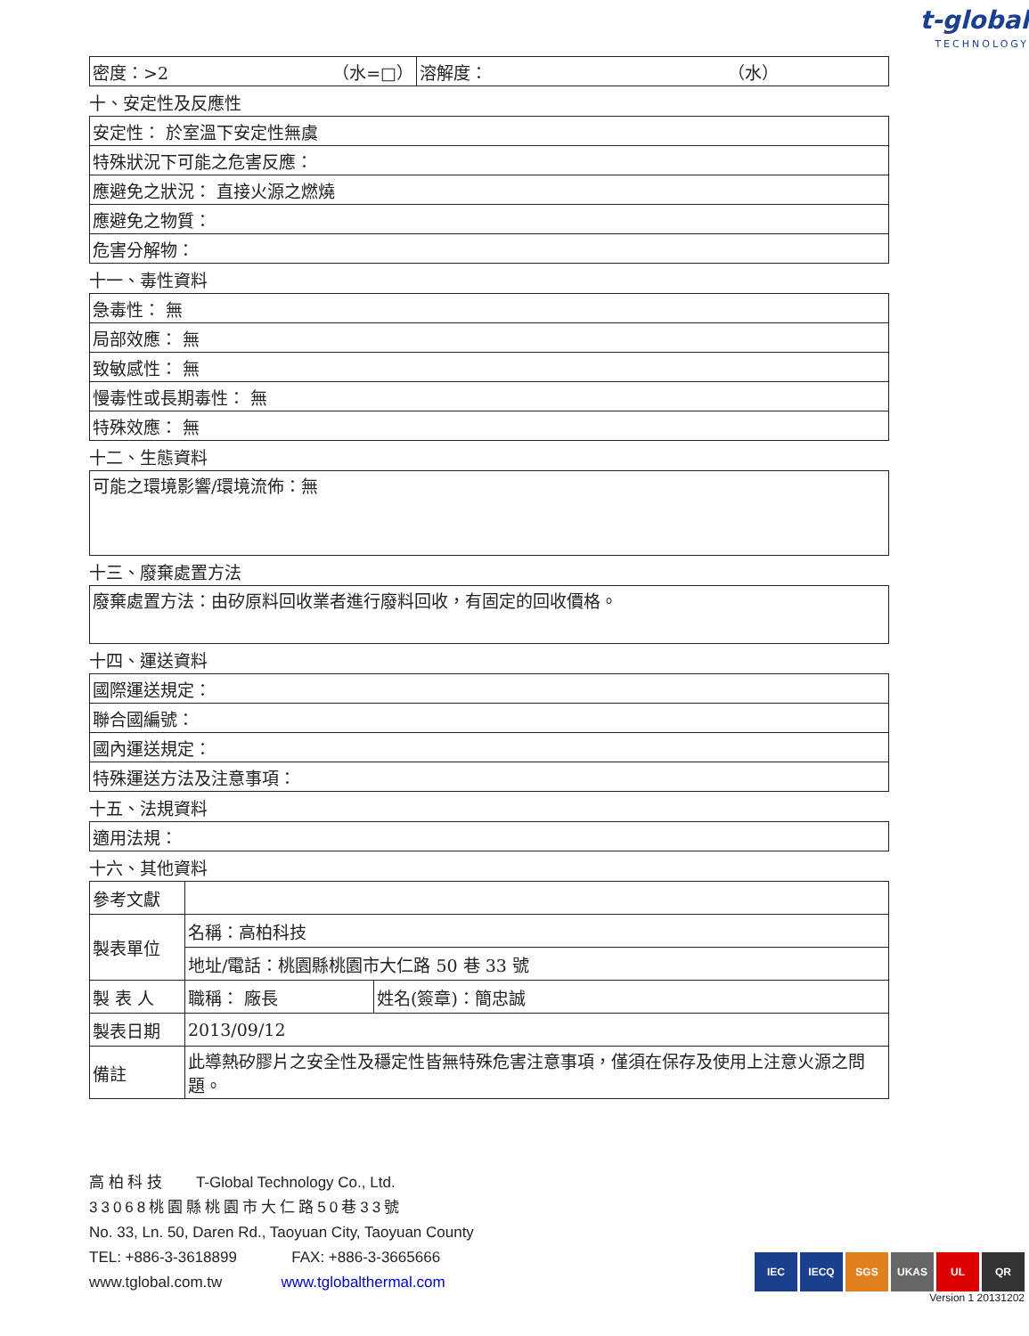t-global
TECHNOLOGY
| 密度：>2 （水=□） | 溶解度： （水） |
十、安定性及反應性
| 安定性： 於室溫下安定性無虞 |
| 特殊狀況下可能之危害反應： |
| 應避免之狀況： 直接火源之燃燒 |
| 應避免之物質： |
| 危害分解物： |
十一、毒性資料
| 急毒性： 無 |
| 局部效應： 無 |
| 致敏感性： 無 |
| 慢毒性或長期毒性： 無 |
| 特殊效應： 無 |
十二、生態資料
| 可能之環境影響/環境流佈：無 |
十三、廢棄處置方法
| 廢棄處置方法：由矽原料回收業者進行廢料回收，有固定的回收價格。 |
十四、運送資料
| 國際運送規定： |
| 聯合國編號： |
| 國內運送規定： |
| 特殊運送方法及注意事項： |
十五、法規資料
| 適用法規： |
十六、其他資料
| 參考文獻 | | |
| 製表單位 | 名稱：高柏科技 | |
| | 地址/電話：桃園縣桃園市大仁路 50 巷 33 號 | |
| 製 表 人 | 職稱： 廠長 | 姓名(簽章)：簡忠誠 |
| 製表日期 | 2013/09/12 | |
| 備註 | 此導熱矽膠片之安全性及穩定性皆無特殊危害注意事項，僅須在保存及使用上注意火源之問題。 | |
高 柏 科 技 T-Global Technology Co., Ltd.
33068桃園縣桃園市大仁路50巷33號
No. 33, Ln. 50, Daren Rd., Taoyuan City, Taoyuan County
TEL: +886-3-3618899 FAX: +886-3-3665666
www.tglobal.com.tw www.tglobalthermal.com
IEC IECQ SGS UKAS UL QR
Version 1 20131202